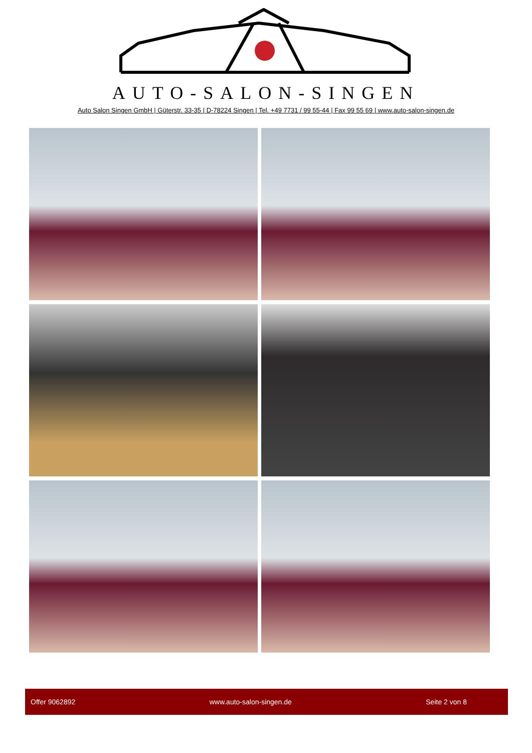AUTO-SALON-SINGEN
Auto Salon Singen GmbH | Güterstr. 33-35 | D-78224 Singen | Tel. +49 7731 / 99 55-44 | Fax 99 55 69 | www.auto-salon-singen.de
Offer 9062892 www.auto-salon-singen.de Seite 2 von 8